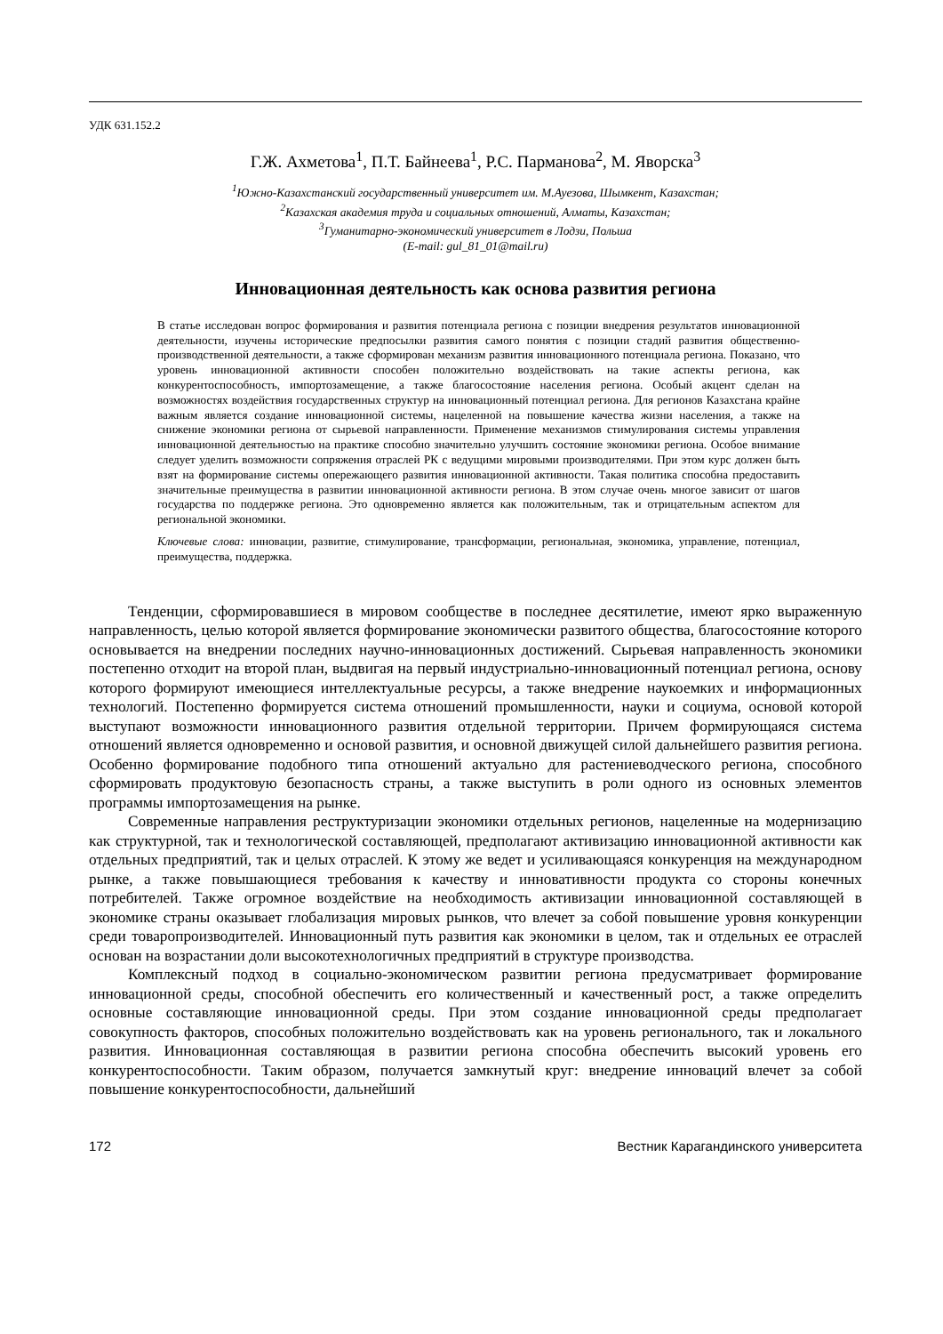УДК 631.152.2
Г.Ж. Ахметова<sup>1</sup>, П.Т. Байнеева<sup>1</sup>, Р.С. Парманова<sup>2</sup>, М. Яворска<sup>3</sup>
<sup>1</sup> Южно-Казахстанский государственный университет им. М.Ауезова, Шымкент, Казахстан;
<sup>2</sup> Казахская академия труда и социальных отношений, Алматы, Казахстан;
<sup>3</sup> Гуманитарно-экономический университет в Лодзи, Польша
(E-mail: gul_81_01@mail.ru)
Инновационная деятельность как основа развития региона
В статье исследован вопрос формирования и развития потенциала региона с позиции внедрения результатов инновационной деятельности, изучены исторические предпосылки развития самого понятия с позиции стадий развития общественно-производственной деятельности, а также сформирован механизм развития инновационного потенциала региона. Показано, что уровень инновационной активности способен положительно воздействовать на такие аспекты региона, как конкурентоспособность, импортозамещение, а также благосостояние населения региона. Особый акцент сделан на возможностях воздействия государственных структур на инновационный потенциал региона. Для регионов Казахстана крайне важным является создание инновационной системы, нацеленной на повышение качества жизни населения, а также на снижение экономики региона от сырьевой направленности. Применение механизмов стимулирования системы управления инновационной деятельностью на практике способно значительно улучшить состояние экономики региона. Особое внимание следует уделить возможности сопряжения отраслей РК с ведущими мировыми производителями. При этом курс должен быть взят на формирование системы опережающего развития инновационной активности. Такая политика способна предоставить значительные преимущества в развитии инновационной активности региона. В этом случае очень многое зависит от шагов государства по поддержке региона. Это одновременно является как положительным, так и отрицательным аспектом для региональной экономики.
Ключевые слова: инновации, развитие, стимулирование, трансформации, региональная, экономика, управление, потенциал, преимущества, поддержка.
Тенденции, сформировавшиеся в мировом сообществе в последнее десятилетие, имеют ярко выраженную направленность, целью которой является формирование экономически развитого общества, благосостояние которого основывается на внедрении последних научно-инновационных достижений. Сырьевая направленность экономики постепенно отходит на второй план, выдвигая на первый индустриально-инновационный потенциал региона, основу которого формируют имеющиеся интеллектуальные ресурсы, а также внедрение наукоемких и информационных технологий. Постепенно формируется система отношений промышленности, науки и социума, основой которой выступают возможности инновационного развития отдельной территории. Причем формирующаяся система отношений является одновременно и основой развития, и основной движущей силой дальнейшего развития региона. Особенно формирование подобного типа отношений актуально для растениеводческого региона, способного сформировать продуктовую безопасность страны, а также выступить в роли одного из основных элементов программы импортозамещения на рынке.
Современные направления реструктуризации экономики отдельных регионов, нацеленные на модернизацию как структурной, так и технологической составляющей, предполагают активизацию инновационной активности как отдельных предприятий, так и целых отраслей. К этому же ведет и усиливающаяся конкуренция на международном рынке, а также повышающиеся требования к качеству и инновативности продукта со стороны конечных потребителей. Также огромное воздействие на необходимость активизации инновационной составляющей в экономике страны оказывает глобализация мировых рынков, что влечет за собой повышение уровня конкуренции среди товаропроизводителей. Инновационный путь развития как экономики в целом, так и отдельных ее отраслей основан на возрастании доли высокотехнологичных предприятий в структуре производства.
Комплексный подход в социально-экономическом развитии региона предусматривает формирование инновационной среды, способной обеспечить его количественный и качественный рост, а также определить основные составляющие инновационной среды. При этом создание инновационной среды предполагает совокупность факторов, способных положительно воздействовать как на уровень регионального, так и локального развития. Инновационная составляющая в развитии региона способна обеспечить высокий уровень его конкурентоспособности. Таким образом, получается замкнутый круг: внедрение инноваций влечет за собой повышение конкурентоспособности, дальнейший
172 Вестник Карагандинского университета